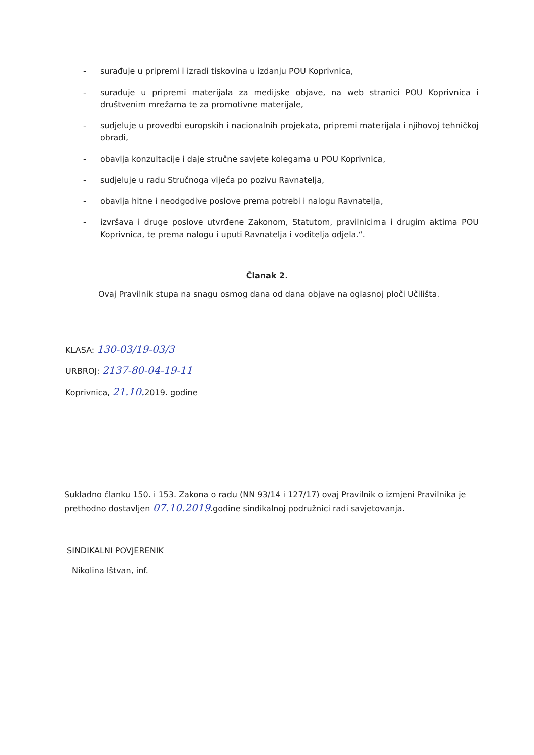- surađuje u pripremi i izradi tiskovina u izdanju POU Koprivnica,
- surađuje u pripremi materijala za medijske objave, na web stranici POU Koprivnica i društvenim mrežama te za promotivne materijale,
- sudjeluje u provedbi europskih i nacionalnih projekata, pripremi materijala i njihovoj tehničkoj obradi,
- obavlja konzultacije i daje stručne savjete kolegama u POU Koprivnica,
- sudjeluje u radu Stručnoga vijeća po pozivu Ravnatelja,
- obavlja hitne i neodgodive poslove prema potrebi i nalogu Ravnatelja,
- izvršava i druge poslove utvrđene Zakonom, Statutom, pravilnicima i drugim aktima POU Koprivnica, te prema nalogu i uputi Ravnatelja i voditelja odjela.“.
Članak 2.
Ovaj Pravilnik stupa na snagu osmog dana od dana objave na oglasnoj ploči Učilišta.
KLASA: 130-03/19-03/3
URBROJ: 2137-80-04-19-11
Koprivnica, 21.10. 2019. godine
Sukladno članku 150. i 153. Zakona o radu (NN 93/14 i 127/17) ovaj Pravilnik o izmjeni Pravilnika je prethodno dostavljen 07.10.2019.godine sindikalnoj podružnici radi savjetovanja.
SINDIKALNI POVJERENIK
Nikolina Ištvan, inf.